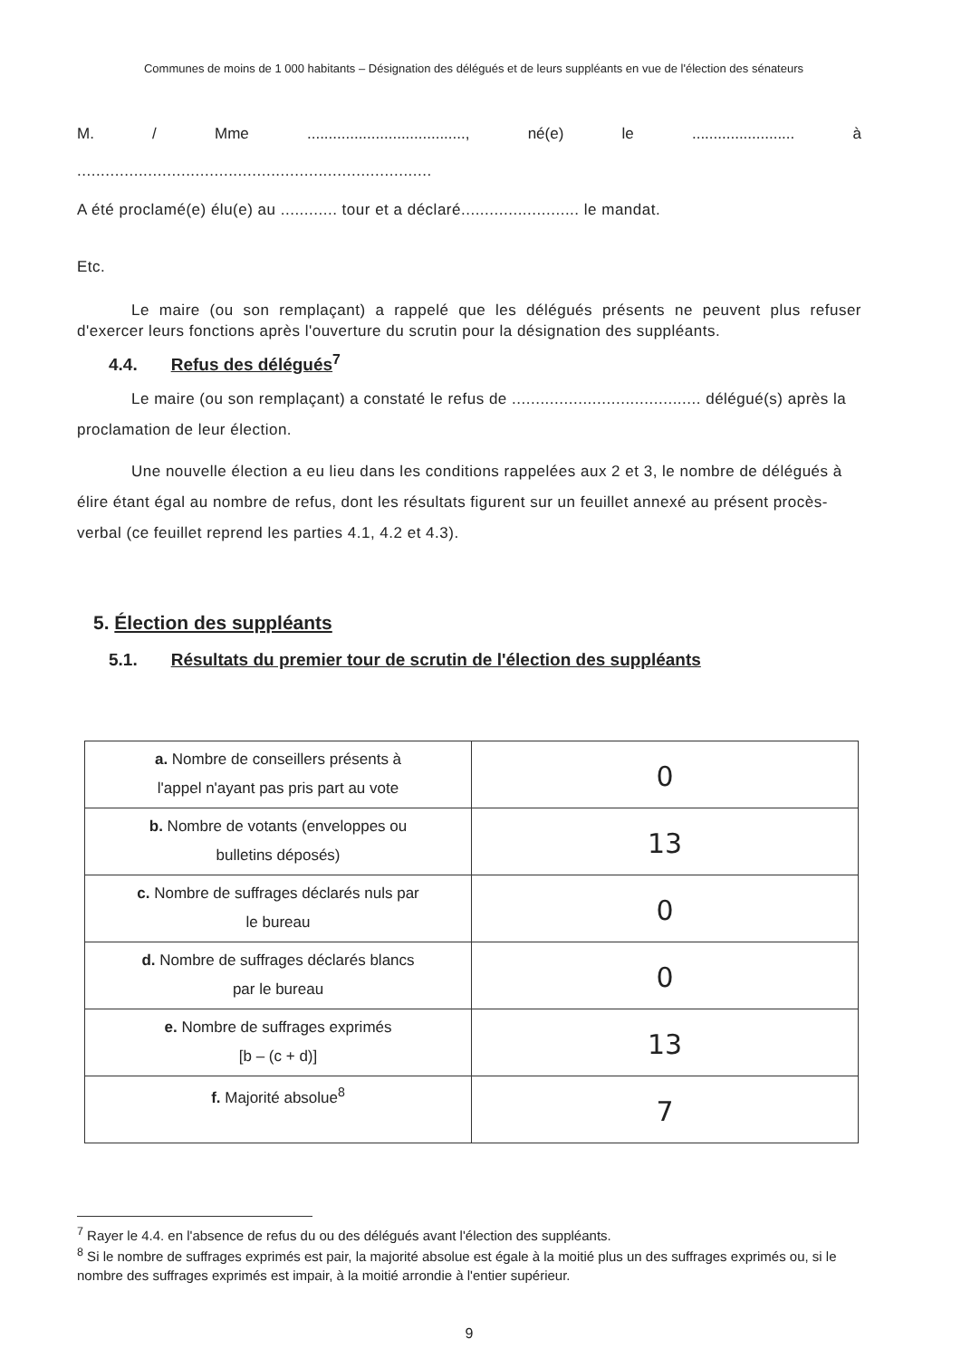Communes de moins de 1 000 habitants – Désignation des délégués et de leurs suppléants en vue de l'élection des sénateurs
M. / Mme....................................., né(e) le........................ à
...........................................................................
A été proclamé(e) élu(e) au ............ tour et a déclaré......................... le mandat.
Etc.
Le maire (ou son remplaçant) a rappelé que les délégués présents ne peuvent plus refuser d'exercer leurs fonctions après l'ouverture du scrutin pour la désignation des suppléants.
4.4. Refus des délégués<sup>7</sup>
Le maire (ou son remplaçant) a constaté le refus de ........................................ délégué(s) après la proclamation de leur élection.
Une nouvelle élection a eu lieu dans les conditions rappelées aux 2 et 3, le nombre de délégués à élire étant égal au nombre de refus, dont les résultats figurent sur un feuillet annexé au présent procès-verbal (ce feuillet reprend les parties 4.1, 4.2 et 4.3).
5. Élection des suppléants
5.1. Résultats du premier tour de scrutin de l'élection des suppléants
| a. Nombre de conseillers présents à l'appel n'ayant pas pris part au vote | 0 |
| b. Nombre de votants (enveloppes ou bulletins déposés) | 13 |
| c. Nombre de suffrages déclarés nuls par le bureau | 0 |
| d. Nombre de suffrages déclarés blancs par le bureau | 0 |
| e. Nombre de suffrages exprimés [b – (c + d)] | 13 |
| f. Majorité absolue<sup>8</sup> | 7 |
<sup>7</sup> Rayer le 4.4. en l'absence de refus du ou des délégués avant l'élection des suppléants.
<sup>8</sup> Si le nombre de suffrages exprimés est pair, la majorité absolue est égale à la moitié plus un des suffrages exprimés ou, si le nombre des suffrages exprimés est impair, à la moitié arrondie à l'entier supérieur.
9